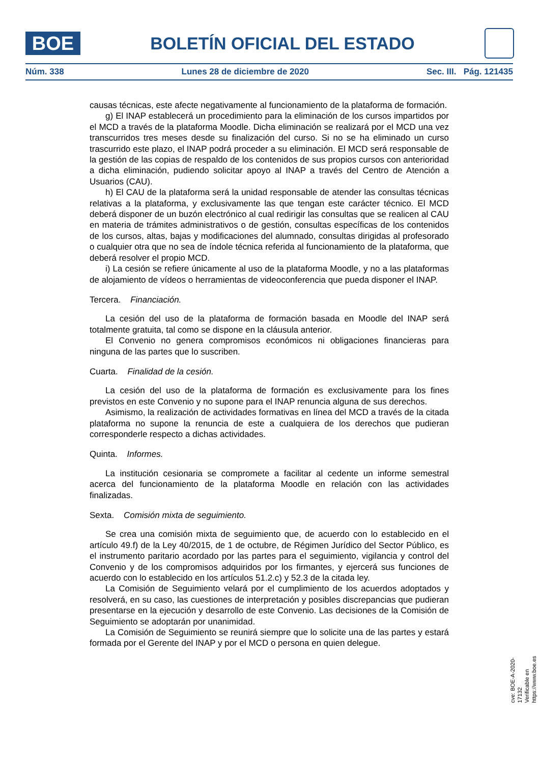BOE
BOLETÍN OFICIAL DEL ESTADO
Núm. 338 Lunes 28 de diciembre de 2020 Sec. III. Pág. 121435
causas técnicas, este afecte negativamente al funcionamiento de la plataforma de formación.
g) El INAP establecerá un procedimiento para la eliminación de los cursos impartidos por el MCD a través de la plataforma Moodle. Dicha eliminación se realizará por el MCD una vez transcurridos tres meses desde su finalización del curso. Si no se ha eliminado un curso trascurrido este plazo, el INAP podrá proceder a su eliminación. El MCD será responsable de la gestión de las copias de respaldo de los contenidos de sus propios cursos con anterioridad a dicha eliminación, pudiendo solicitar apoyo al INAP a través del Centro de Atención a Usuarios (CAU).
h) El CAU de la plataforma será la unidad responsable de atender las consultas técnicas relativas a la plataforma, y exclusivamente las que tengan este carácter técnico. El MCD deberá disponer de un buzón electrónico al cual redirigir las consultas que se realicen al CAU en materia de trámites administrativos o de gestión, consultas específicas de los contenidos de los cursos, altas, bajas y modificaciones del alumnado, consultas dirigidas al profesorado o cualquier otra que no sea de índole técnica referida al funcionamiento de la plataforma, que deberá resolver el propio MCD.
i) La cesión se refiere únicamente al uso de la plataforma Moodle, y no a las plataformas de alojamiento de vídeos o herramientas de videoconferencia que pueda disponer el INAP.
Tercera. Financiación.
La cesión del uso de la plataforma de formación basada en Moodle del INAP será totalmente gratuita, tal como se dispone en la cláusula anterior.
El Convenio no genera compromisos económicos ni obligaciones financieras para ninguna de las partes que lo suscriben.
Cuarta. Finalidad de la cesión.
La cesión del uso de la plataforma de formación es exclusivamente para los fines previstos en este Convenio y no supone para el INAP renuncia alguna de sus derechos.
Asimismo, la realización de actividades formativas en línea del MCD a través de la citada plataforma no supone la renuncia de este a cualquiera de los derechos que pudieran corresponderle respecto a dichas actividades.
Quinta. Informes.
La institución cesionaria se compromete a facilitar al cedente un informe semestral acerca del funcionamiento de la plataforma Moodle en relación con las actividades finalizadas.
Sexta. Comisión mixta de seguimiento.
Se crea una comisión mixta de seguimiento que, de acuerdo con lo establecido en el artículo 49.f) de la Ley 40/2015, de 1 de octubre, de Régimen Jurídico del Sector Público, es el instrumento paritario acordado por las partes para el seguimiento, vigilancia y control del Convenio y de los compromisos adquiridos por los firmantes, y ejercerá sus funciones de acuerdo con lo establecido en los artículos 51.2.c) y 52.3 de la citada ley.
La Comisión de Seguimiento velará por el cumplimiento de los acuerdos adoptados y resolverá, en su caso, las cuestiones de interpretación y posibles discrepancias que pudieran presentarse en la ejecución y desarrollo de este Convenio. Las decisiones de la Comisión de Seguimiento se adoptarán por unanimidad.
La Comisión de Seguimiento se reunirá siempre que lo solicite una de las partes y estará formada por el Gerente del INAP y por el MCD o persona en quien delegue.
cve: BOE-A-2020-17132
Verificable en https://www.boe.es